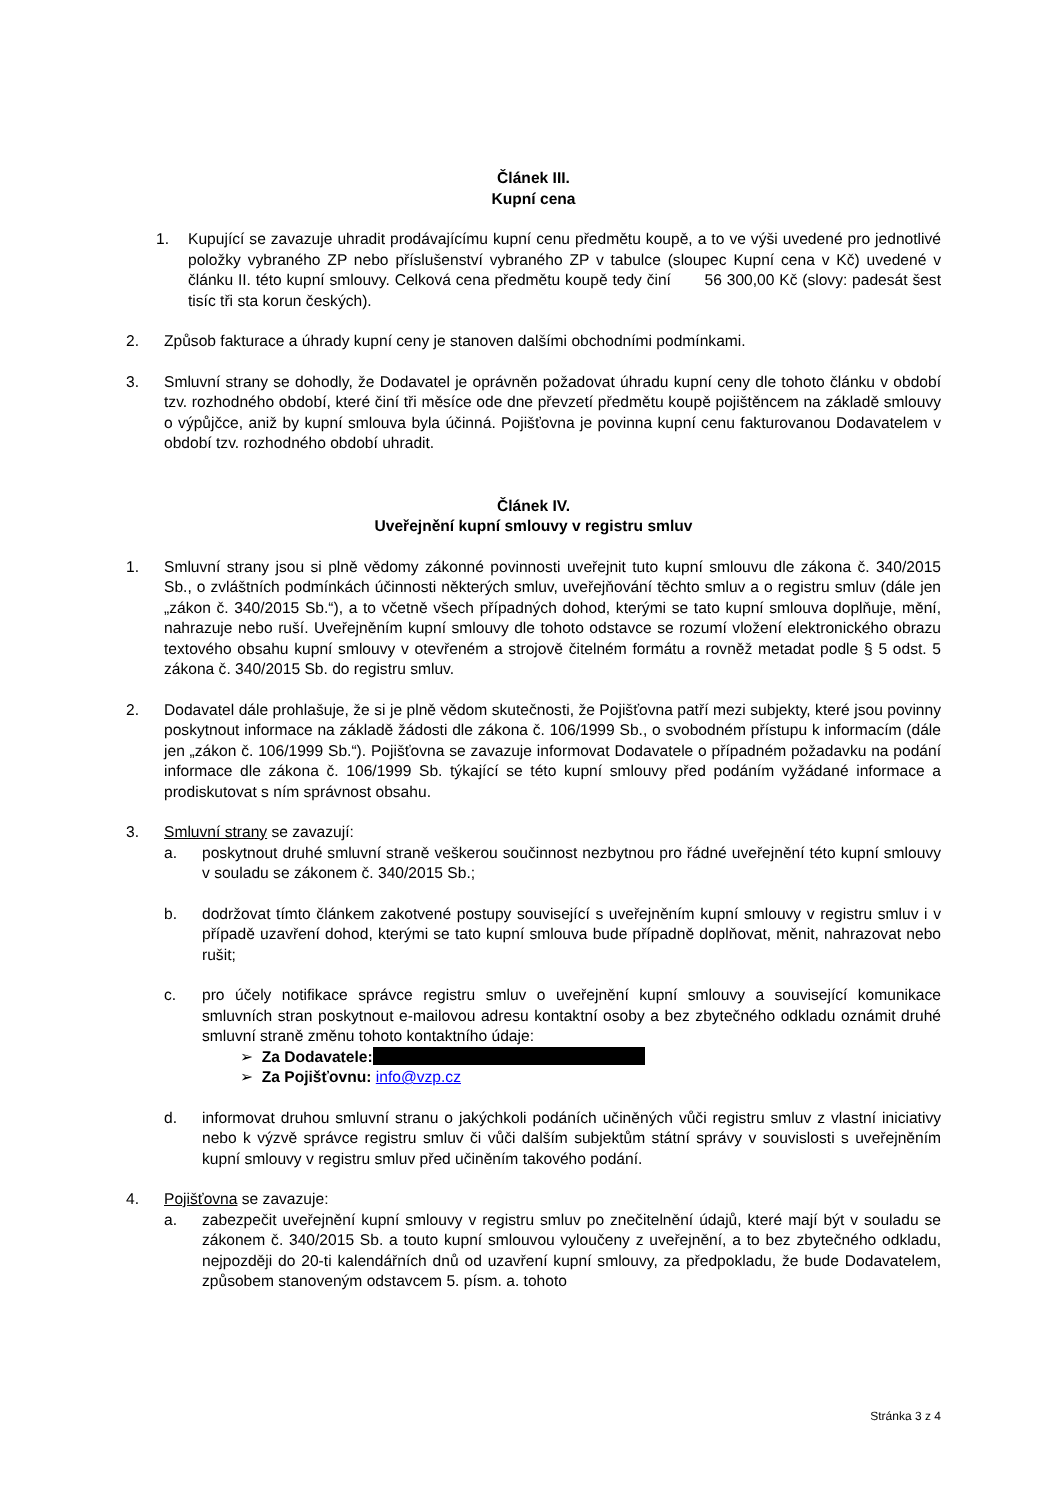Článek III.
Kupní cena
1. Kupující se zavazuje uhradit prodávajícímu kupní cenu předmětu koupě, a to ve výši uvedené pro jednotlivé položky vybraného ZP nebo příslušenství vybraného ZP v tabulce (sloupec Kupní cena v Kč) uvedené v článku II. této kupní smlouvy. Celková cena předmětu koupě tedy činí 56 300,00 Kč (slovy: padesát šest tisíc tři sta korun českých).
2. Způsob fakturace a úhrady kupní ceny je stanoven dalšími obchodními podmínkami.
3. Smluvní strany se dohodly, že Dodavatel je oprávněn požadovat úhradu kupní ceny dle tohoto článku v období tzv. rozhodného období, které činí tři měsíce ode dne převzetí předmětu koupě pojištěncem na základě smlouvy o výpůjčce, aniž by kupní smlouva byla účinná. Pojišťovna je povinna kupní cenu fakturovanou Dodavatelem v období tzv. rozhodného období uhradit.
Článek IV.
Uveřejnění kupní smlouvy v registru smluv
1. Smluvní strany jsou si plně vědomy zákonné povinnosti uveřejnit tuto kupní smlouvu dle zákona č. 340/2015 Sb., o zvláštních podmínkách účinnosti některých smluv, uveřejňování těchto smluv a o registru smluv (dále jen „zákon č. 340/2015 Sb.“), a to včetně všech případných dohod, kterými se tato kupní smlouva doplňuje, mění, nahrazuje nebo ruší. Uveřejněním kupní smlouvy dle tohoto odstavce se rozumí vložení elektronického obrazu textového obsahu kupní smlouvy v otevřeném a strojově čitelném formátu a rovněž metadat podle § 5 odst. 5 zákona č. 340/2015 Sb. do registru smluv.
2. Dodavatel dále prohlašuje, že si je plně vědom skutečnosti, že Pojišťovna patří mezi subjekty, které jsou povinny poskytnout informace na základě žádosti dle zákona č. 106/1999 Sb., o svobodném přístupu k informacím (dále jen „zákon č. 106/1999 Sb.“). Pojišťovna se zavazuje informovat Dodavatele o případném požadavku na podání informace dle zákona č. 106/1999 Sb. týkající se této kupní smlouvy před podáním vyžádané informace a prodiskutovat s ním správnost obsahu.
3. Smluvní strany se zavazují:
a. poskytnout druhé smluvní straně veškerou součinnost nezbytnou pro řádné uveřejnění této kupní smlouvy v souladu se zákonem č. 340/2015 Sb.;
b. dodržovat tímto článkem zakotvené postupy související s uveřejněním kupní smlouvy v registru smluv i v případě uzavření dohod, kterými se tato kupní smlouva bude případně doplňovat, měnit, nahrazovat nebo rušit;
c. pro účely notifikace správce registru smluv o uveřejnění kupní smlouvy a související komunikace smluvních stran poskytnout e-mailovou adresu kontaktní osoby a bez zbytečného odkladu oznámit druhé smluvní straně změnu tohoto kontaktního údaje:
➢ Za Dodavatele:
➢ Za Pojišťovnu: info@vzp.cz
d. informovat druhou smluvní stranu o jakýchkoli podáních učiněných vůči registru smluv z vlastní iniciativy nebo k výzvě správce registru smluv či vůči dalším subjektům státní správy v souvislosti s uveřejněním kupní smlouvy v registru smluv před učiněním takového podání.
4. Pojišťovna se zavazuje:
a. zabezpečit uveřejnění kupní smlouvy v registru smluv po znečitelnění údajů, které mají být v souladu se zákonem č. 340/2015 Sb. a touto kupní smlouvou vyloučeny z uveřejnění, a to bez zbytečného odkladu, nejpozději do 20-ti kalendářních dnů od uzavření kupní smlouvy, za předpokladu, že bude Dodavatelem, způsobem stanoveným odstavcem 5. písm. a. tohoto
Stránka 3 z 4